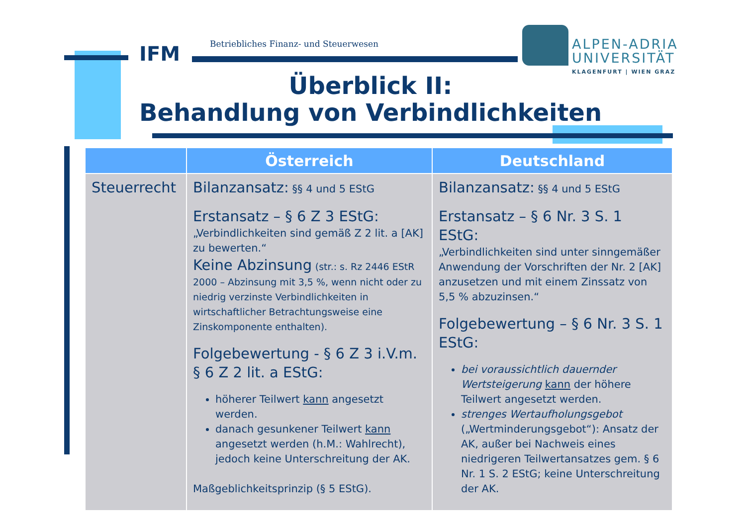IFM
Betriebliches Finanz- und Steuerwesen
ALPEN-ADRIA
UNIVERSITÄT
KLAGENFURT | WIEN GRAZ
Überblick II:
Behandlung von Verbindlichkeiten
| | Österreich | Deutschland |
| --- | --- | --- |
| Steuerrecht | Bilanzansatz: §§ 4 und 5 EStG Erstansatz – § 6 Z 3 EStG: „Verbindlichkeiten sind gemäß Z 2 lit. a [AK] zu bewerten.“ Keine Abzinsung (str.: s. Rz 2446 EStR 2000 – Abzinsung mit 3,5 %, wenn nicht oder zu niedrig verzinste Verbindlichkeiten in wirtschaftlicher Betrachtungsweise eine Zinskomponente enthalten). Folgebewertung - § 6 Z 3 i.V.m. § 6 Z 2 lit. a EStG: höherer Teilwert kann angesetzt werden. danach gesunkener Teilwert kann angesetzt werden (h.M.: Wahlrecht), jedoch keine Unterschreitung der AK. Maßgeblichkeitsprinzip (§ 5 EStG). | Bilanzansatz: §§ 4 und 5 EStG Erstansatz – § 6 Nr. 3 S. 1 EStG: „Verbindlichkeiten sind unter sinngemäßer Anwendung der Vorschriften der Nr. 2 [AK] anzusetzen und mit einem Zinssatz von 5,5 % abzuzinsen.“ Folgebewertung – § 6 Nr. 3 S. 1 EStG: bei voraussichtlich dauernder Wertsteigerung kann der höhere Teilwert angesetzt werden. strenges Wertaufholungsgebot („Wertminderungsgebot“): Ansatz der AK, außer bei Nachweis eines niedrigeren Teilwertansatzes gem. § 6 Nr. 1 S. 2 EStG; keine Unterschreitung der AK. |